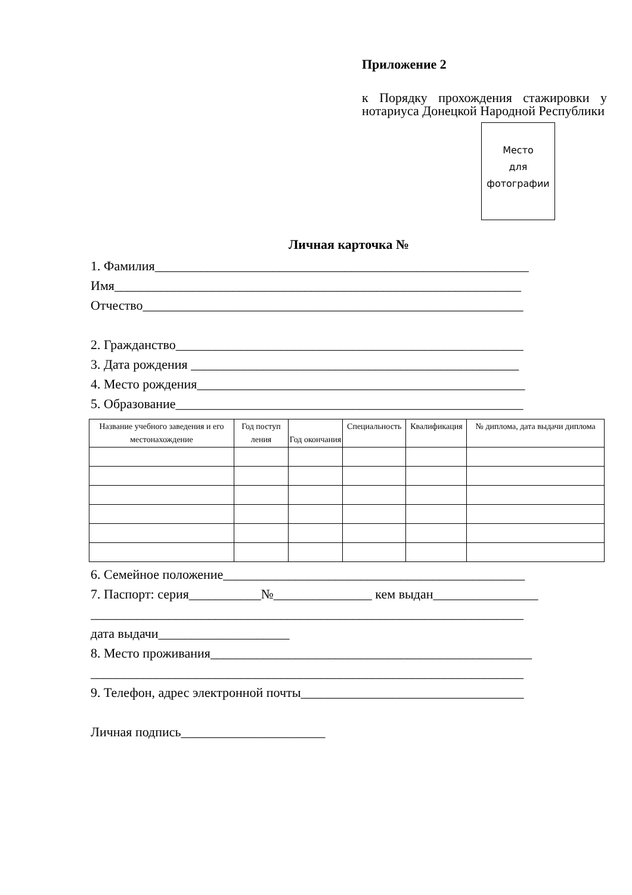Приложение 2
к Порядку прохождения стажировки у нотариуса Донецкой Народной Республики
Место
для
фотографии
Личная карточка №
1. Фамилия_________________________________________________________
Имя______________________________________________________________
Отчество__________________________________________________________
2. Гражданство_____________________________________________________
3. Дата рождения __________________________________________________
4. Место рождения__________________________________________________
5. Образование_____________________________________________________
| Название учебного заведения и его местонахождение | Год поступ ления | Год окончания | Специальность | Квалификация | № диплома, дата выдачи диплома |
| --- | --- | --- | --- | --- | --- |
6. Семейное положение______________________________________________
7. Паспорт: серия___________№_______________ кем выдан________________
__________________________________________________________________
дата выдачи____________________
8. Место проживания_________________________________________________
__________________________________________________________________
9. Телефон, адрес электронной почты__________________________________
Личная подпись______________________